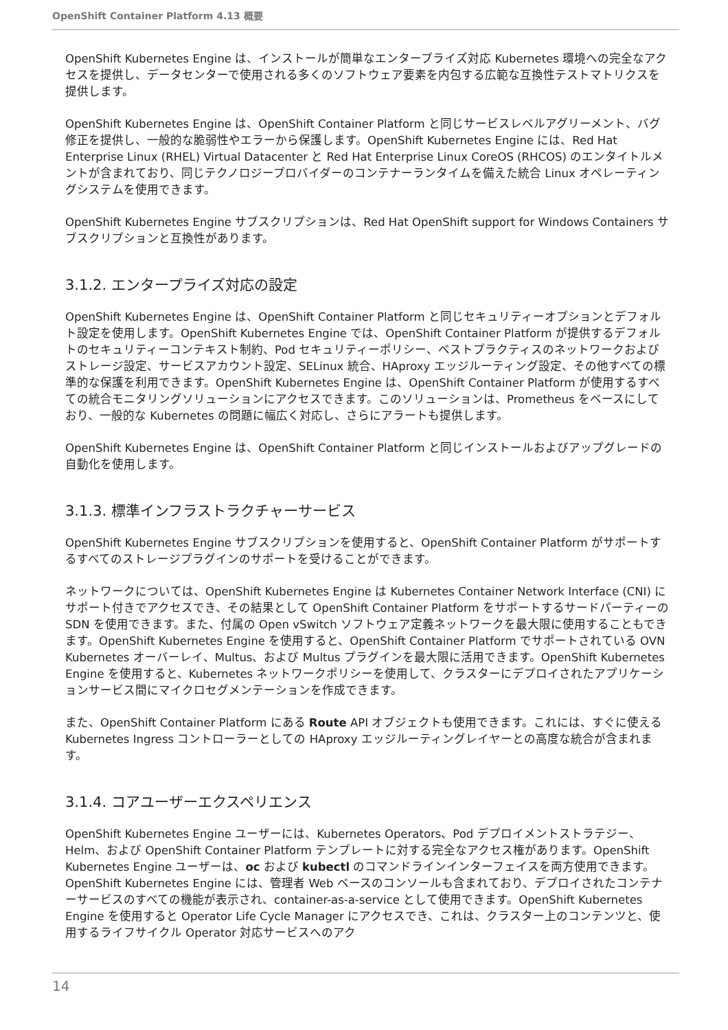OpenShift Container Platform 4.13 概要
OpenShift Kubernetes Engine は、インストールが簡単なエンタープライズ対応 Kubernetes 環境への完全なアクセスを提供し、データセンターで使用される多くのソフトウェア要素を内包する広範な互換性テストマトリクスを提供します。
OpenShift Kubernetes Engine は、OpenShift Container Platform と同じサービスレベルアグリーメント、バグ修正を提供し、一般的な脆弱性やエラーから保護します。OpenShift Kubernetes Engine には、Red Hat Enterprise Linux (RHEL) Virtual Datacenter と Red Hat Enterprise Linux CoreOS (RHCOS) のエンタイトルメントが含まれており、同じテクノロジープロバイダーのコンテナーランタイムを備えた統合 Linux オペレーティングシステムを使用できます。
OpenShift Kubernetes Engine サブスクリプションは、Red Hat OpenShift support for Windows Containers サブスクリプションと互換性があります。
3.1.2. エンタープライズ対応の設定
OpenShift Kubernetes Engine は、OpenShift Container Platform と同じセキュリティーオプションとデフォルト設定を使用します。OpenShift Kubernetes Engine では、OpenShift Container Platform が提供するデフォルトのセキュリティーコンテキスト制約、Pod セキュリティーポリシー、ベストプラクティスのネットワークおよびストレージ設定、サービスアカウント設定、SELinux 統合、HAproxy エッジルーティング設定、その他すべての標準的な保護を利用できます。OpenShift Kubernetes Engine は、OpenShift Container Platform が使用するすべての統合モニタリングソリューションにアクセスできます。このソリューションは、Prometheus をベースにしており、一般的な Kubernetes の問題に幅広く対応し、さらにアラートも提供します。
OpenShift Kubernetes Engine は、OpenShift Container Platform と同じインストールおよびアップグレードの自動化を使用します。
3.1.3. 標準インフラストラクチャーサービス
OpenShift Kubernetes Engine サブスクリプションを使用すると、OpenShift Container Platform がサポートするすべてのストレージプラグインのサポートを受けることができます。
ネットワークについては、OpenShift Kubernetes Engine は Kubernetes Container Network Interface (CNI) にサポート付きでアクセスでき、その結果として OpenShift Container Platform をサポートするサードパーティーの SDN を使用できます。また、付属の Open vSwitch ソフトウェア定義ネットワークを最大限に使用することもできます。OpenShift Kubernetes Engine を使用すると、OpenShift Container Platform でサポートされている OVN Kubernetes オーバーレイ、Multus、および Multus プラグインを最大限に活用できます。OpenShift Kubernetes Engine を使用すると、Kubernetes ネットワークポリシーを使用して、クラスターにデプロイされたアプリケーションサービス間にマイクロセグメンテーションを作成できます。
また、OpenShift Container Platform にある Route API オブジェクトも使用できます。これには、すぐに使える Kubernetes Ingress コントローラーとしての HAproxy エッジルーティングレイヤーとの高度な統合が含まれます。
3.1.4. コアユーザーエクスペリエンス
OpenShift Kubernetes Engine ユーザーには、Kubernetes Operators、Pod デプロイメントストラテジー、Helm、および OpenShift Container Platform テンプレートに対する完全なアクセス権があります。OpenShift Kubernetes Engine ユーザーは、oc および kubectl のコマンドラインインターフェイスを両方使用できます。OpenShift Kubernetes Engine には、管理者 Web ベースのコンソールも含まれており、デプロイされたコンテナーサービスのすべての機能が表示され、container-as-a-service として使用できます。OpenShift Kubernetes Engine を使用すると Operator Life Cycle Manager にアクセスでき、これは、クラスター上のコンテンツと、使用するライフサイクル Operator 対応サービスへのアク
14